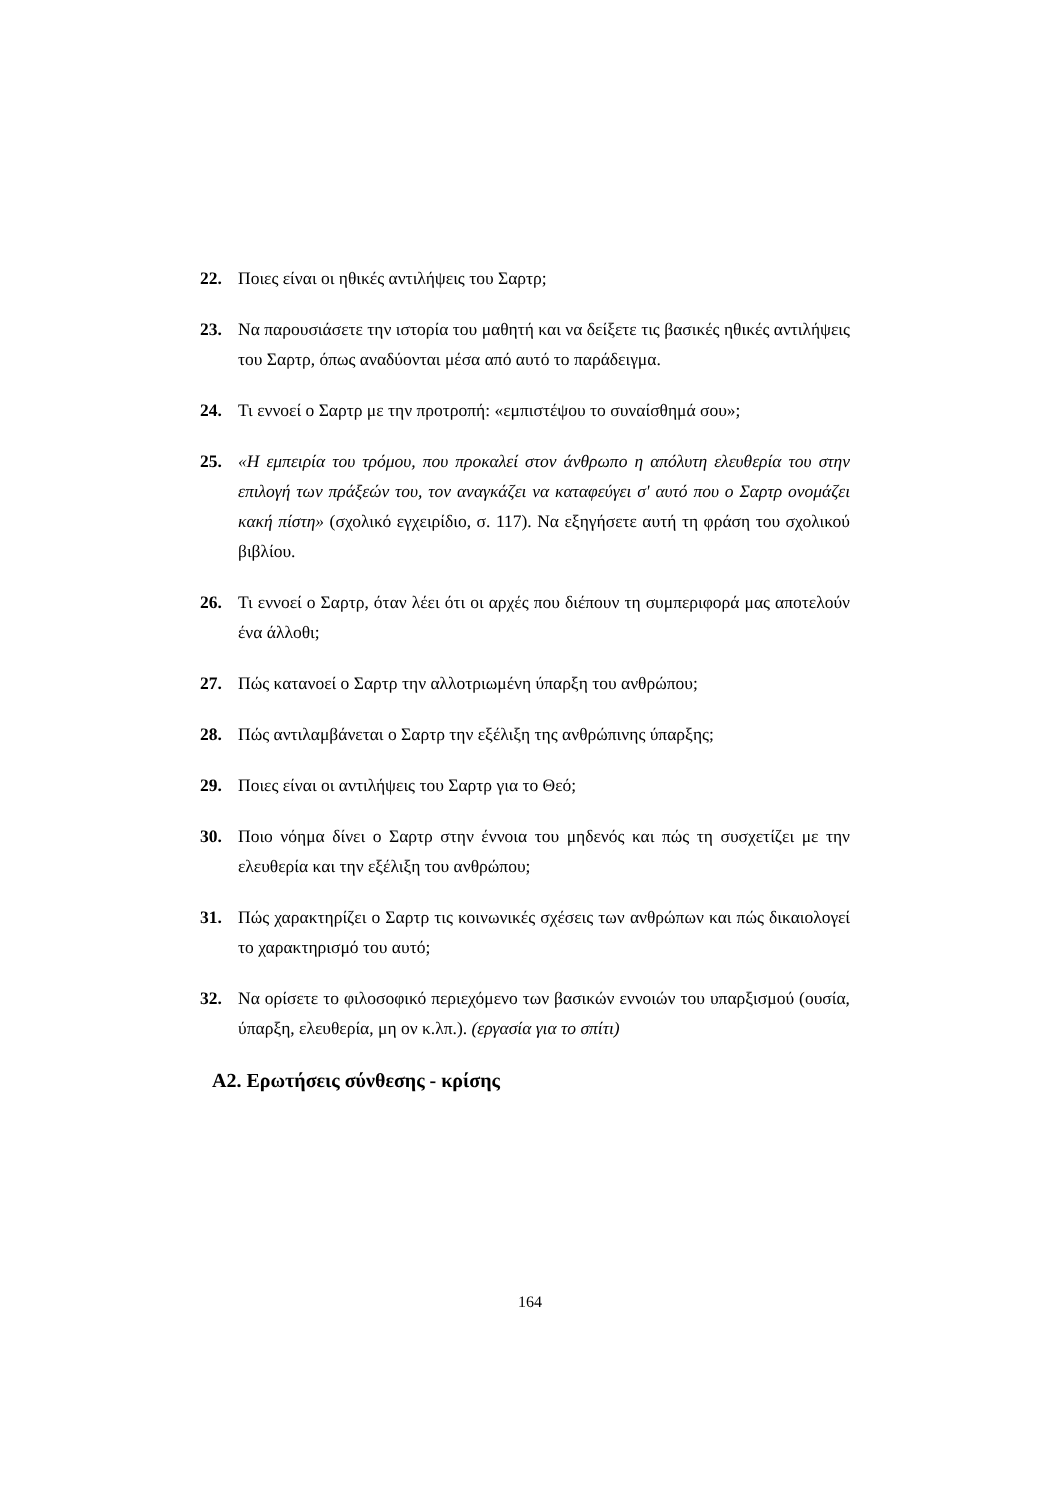22. Ποιες είναι οι ηθικές αντιλήψεις του Σαρτρ;
23. Να παρουσιάσετε την ιστορία του μαθητή και να δείξετε τις βασικές ηθικές αντιλήψεις του Σαρτρ, όπως αναδύονται μέσα από αυτό το παράδειγμα.
24. Τι εννοεί ο Σαρτρ με την προτροπή: «εμπιστέψου το συναίσθημά σου»;
25. «Η εμπειρία του τρόμου, που προκαλεί στον άνθρωπο η απόλυτη ελευθερία του στην επιλογή των πράξεών του, τον αναγκάζει να καταφεύγει σ' αυτό που ο Σαρτρ ονομάζει κακή πίστη» (σχολικό εγχειρίδιο, σ. 117). Να εξηγήσετε αυτή τη φράση του σχολικού βιβλίου.
26. Τι εννοεί ο Σαρτρ, όταν λέει ότι οι αρχές που διέπουν τη συμπεριφορά μας αποτελούν ένα άλλοθι;
27. Πώς κατανοεί ο Σαρτρ την αλλοτριωμένη ύπαρξη του ανθρώπου;
28. Πώς αντιλαμβάνεται ο Σαρτρ την εξέλιξη της ανθρώπινης ύπαρξης;
29. Ποιες είναι οι αντιλήψεις του Σαρτρ για το Θεό;
30. Ποιο νόημα δίνει ο Σαρτρ στην έννοια του μηδενός και πώς τη συσχετίζει με την ελευθερία και την εξέλιξη του ανθρώπου;
31. Πώς χαρακτηρίζει ο Σαρτρ τις κοινωνικές σχέσεις των ανθρώπων και πώς δικαιολογεί το χαρακτηρισμό του αυτό;
32. Να ορίσετε το φιλοσοφικό περιεχόμενο των βασικών εννοιών του υπαρξισμού (ουσία, ύπαρξη, ελευθερία, μη ον κ.λπ.). (εργασία για το σπίτι)
Α2. Ερωτήσεις σύνθεσης - κρίσης
164